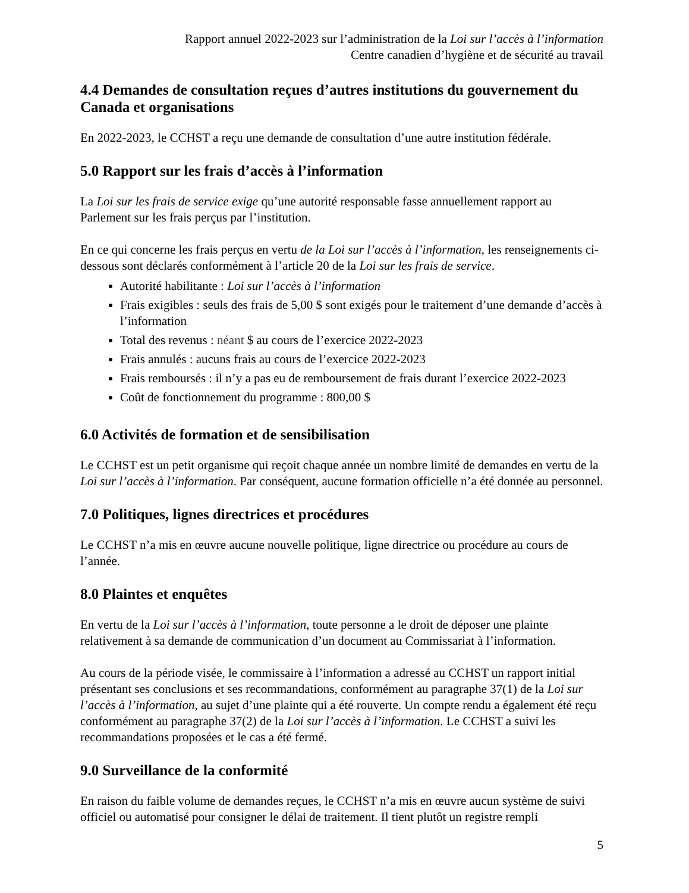Rapport annuel 2022-2023 sur l’administration de la Loi sur l’accès à l’information
Centre canadien d’hygiène et de sécurité au travail
4.4 Demandes de consultation reçues d’autres institutions du gouvernement du Canada et organisations
En 2022-2023, le CCHST a reçu une demande de consultation d’une autre institution fédérale.
5.0 Rapport sur les frais d’accès à l’information
La Loi sur les frais de service exige qu’une autorité responsable fasse annuellement rapport au Parlement sur les frais perçus par l’institution.
En ce qui concerne les frais perçus en vertu de la Loi sur l’accès à l’information, les renseignements ci-dessous sont déclarés conformément à l’article 20 de la Loi sur les frais de service.
Autorité habilitante : Loi sur l’accès à l’information
Frais exigibles : seuls des frais de 5,00 $ sont exigés pour le traitement d’une demande d’accès à l’information
Total des revenus : néant $ au cours de l’exercice 2022-2023
Frais annulés : aucuns frais au cours de l’exercice 2022-2023
Frais remboursés : il n’y a pas eu de remboursement de frais durant l’exercice 2022-2023
Coût de fonctionnement du programme : 800,00 $
6.0 Activités de formation et de sensibilisation
Le CCHST est un petit organisme qui reçoit chaque année un nombre limité de demandes en vertu de la Loi sur l’accès à l’information. Par conséquent, aucune formation officielle n’a été donnée au personnel.
7.0 Politiques, lignes directrices et procédures
Le CCHST n’a mis en œuvre aucune nouvelle politique, ligne directrice ou procédure au cours de l’année.
8.0 Plaintes et enquêtes
En vertu de la Loi sur l’accès à l’information, toute personne a le droit de déposer une plainte relativement à sa demande de communication d’un document au Commissariat à l’information.
Au cours de la période visée, le commissaire à l’information a adressé au CCHST un rapport initial présentant ses conclusions et ses recommandations, conformément au paragraphe 37(1) de la Loi sur l’accès à l’information, au sujet d’une plainte qui a été rouverte. Un compte rendu a également été reçu conformément au paragraphe 37(2) de la Loi sur l’accès à l’information. Le CCHST a suivi les recommandations proposées et le cas a été fermé.
9.0 Surveillance de la conformité
En raison du faible volume de demandes reçues, le CCHST n’a mis en œuvre aucun système de suivi officiel ou automatisé pour consigner le délai de traitement. Il tient plutôt un registre rempli
5